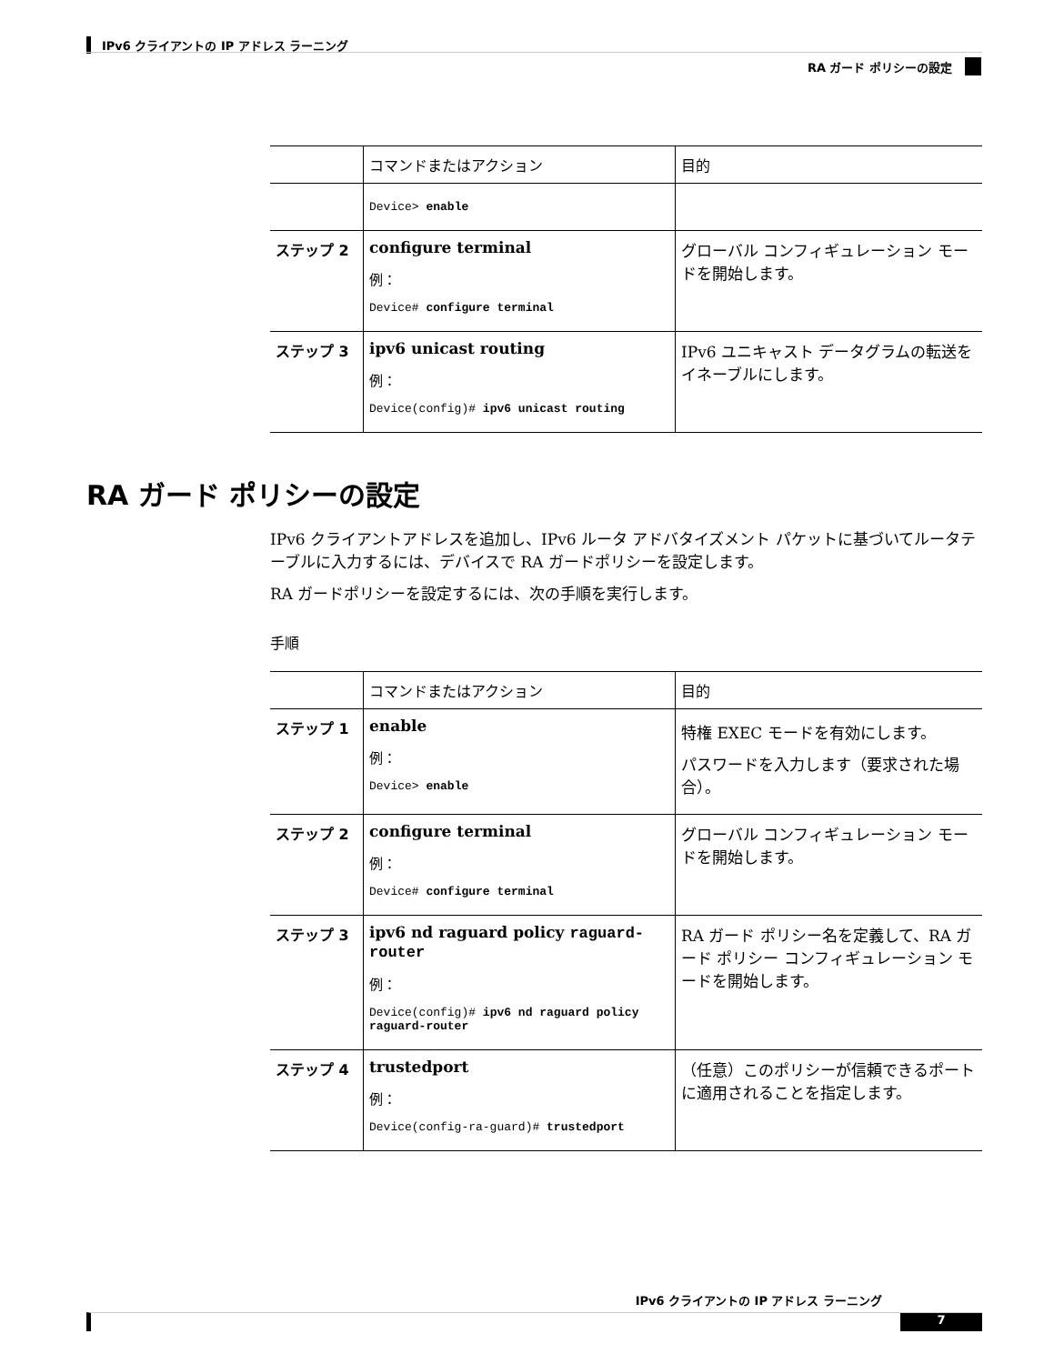IPv6 クライアントの IP アドレス ラーニング
RA ガード ポリシーの設定
| | コマンドまたはアクション | 目的 |
| --- | --- | --- |
| | Device> enable | |
| ステップ 2 | configure terminal 例： Device# configure terminal | グローバル コンフィギュレーション モードを開始します。 |
| ステップ 3 | ipv6 unicast routing 例： Device(config)# ipv6 unicast routing | IPv6 ユニキャスト データグラムの転送をイネーブルにします。 |
RA ガード ポリシーの設定
IPv6 クライアントアドレスを追加し、IPv6 ルータ アドバタイズメント パケットに基づいてルータテーブルに入力するには、デバイスで RA ガードポリシーを設定します。
RA ガードポリシーを設定するには、次の手順を実行します。
手順
| | コマンドまたはアクション | 目的 |
| --- | --- | --- |
| ステップ 1 | enable 例： Device> enable | 特権 EXEC モードを有効にします。 パスワードを入力します（要求された場合）。 |
| ステップ 2 | configure terminal 例： Device# configure terminal | グローバル コンフィギュレーション モードを開始します。 |
| ステップ 3 | ipv6 nd raguard policy raguard-router 例： Device(config)# ipv6 nd raguard policy raguard-router | RA ガード ポリシー名を定義して、RA ガード ポリシー コンフィギュレーション モードを開始します。 |
| ステップ 4 | trustedport 例： Device(config-ra-guard)# trustedport | （任意）このポリシーが信頼できるポートに適用されることを指定します。 |
IPv6 クライアントの IP アドレス ラーニング
7